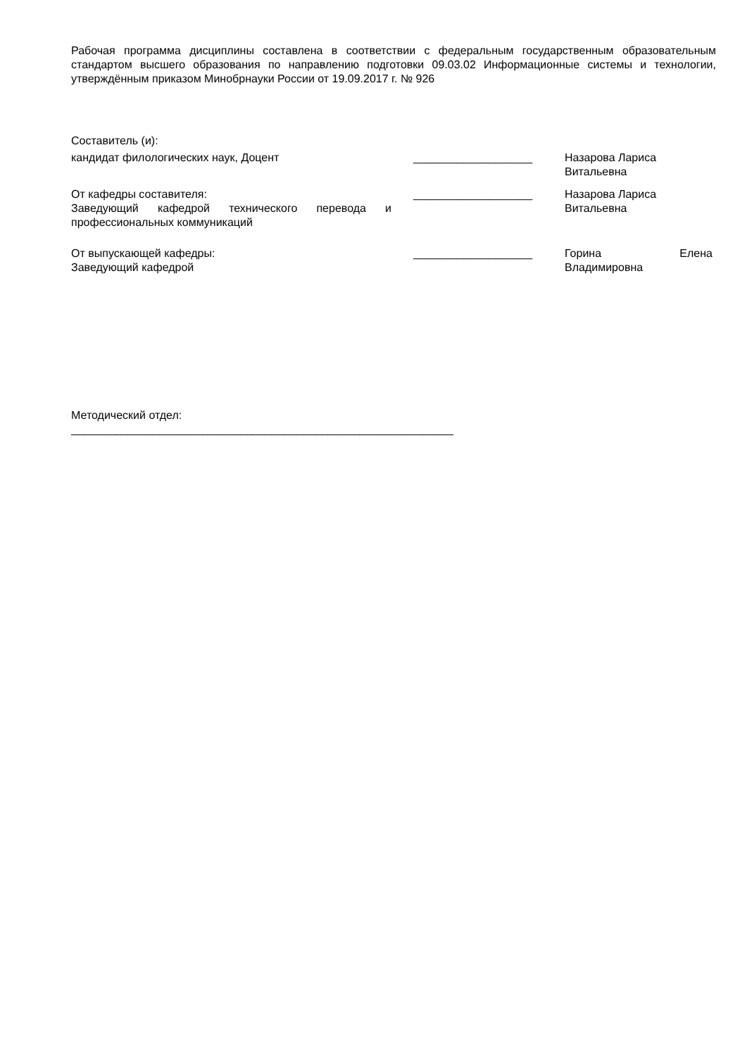Рабочая программа дисциплины составлена в соответствии с федеральным государственным образовательным стандартом высшего образования по направлению подготовки 09.03.02 Информационные системы и технологии, утверждённым приказом Минобрнауки России от 19.09.2017 г. № 926
Составитель (и):
кандидат филологических наук, Доцент ___________________ Назарова Лариса Витальевна
От кафедры составителя:
Заведующий кафедрой технического перевода и профессиональных коммуникаций
___________________ Назарова Лариса Витальевна
От выпускающей кафедры:
Заведующий кафедрой
___________________ Горина Елена Владимировна
Методический отдел:
_____________________________________________________________